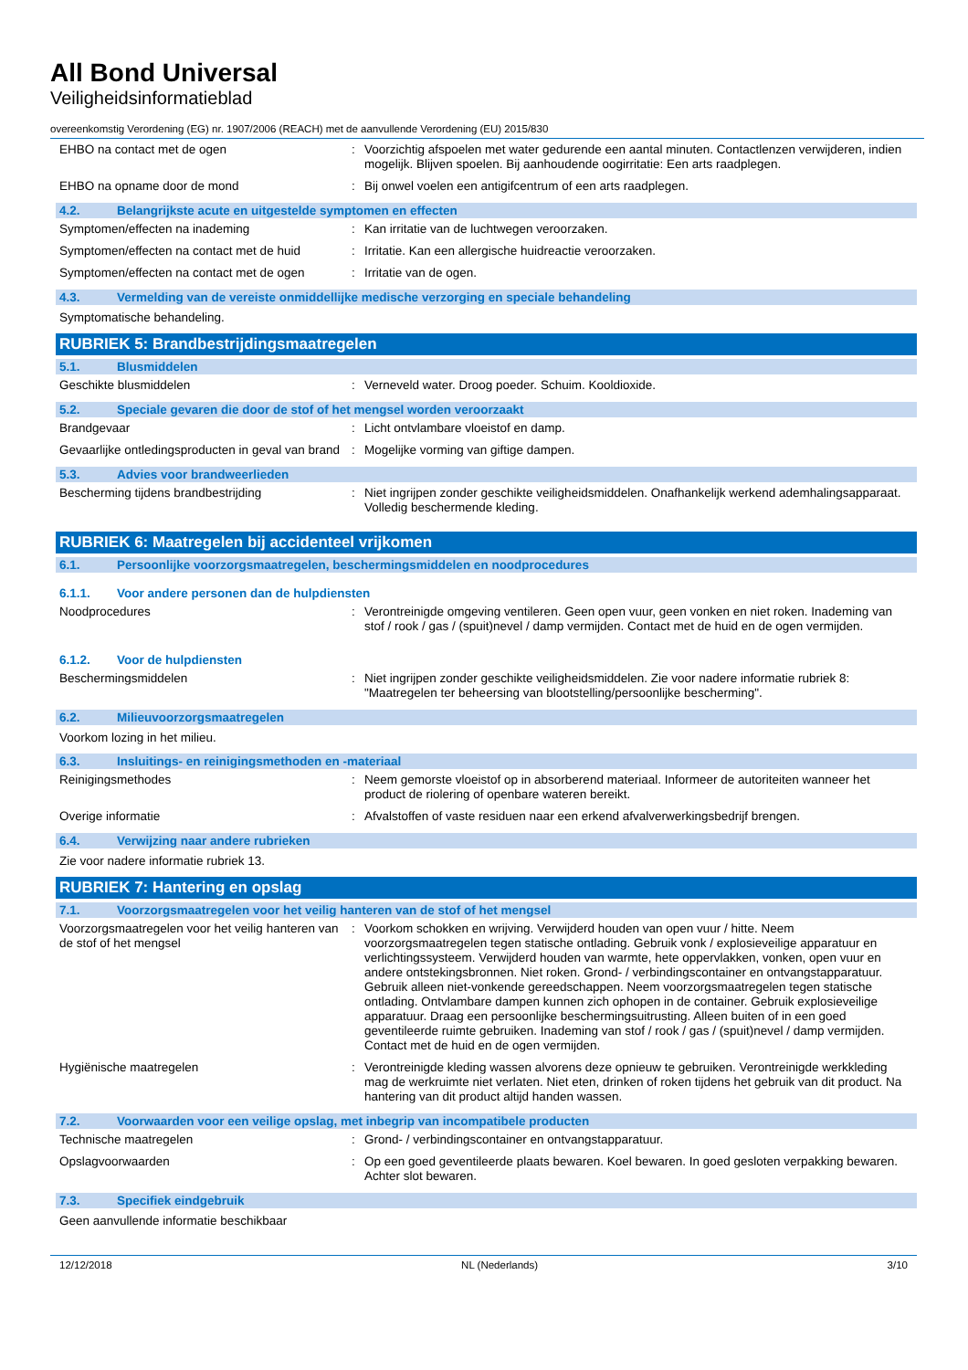All Bond Universal
Veiligheidsinformatieblad
overeenkomstig Verordening (EG) nr. 1907/2006 (REACH) met de aanvullende Verordening (EU) 2015/830
EHBO na contact met de ogen : Voorzichtig afspoelen met water gedurende een aantal minuten. Contactlenzen verwijderen, indien mogelijk. Blijven spoelen. Bij aanhoudende oogirritatie: Een arts raadplegen.
EHBO na opname door de mond : Bij onwel voelen een antigifcentrum of een arts raadplegen.
4.2. Belangrijkste acute en uitgestelde symptomen en effecten
Symptomen/effecten na inademing : Kan irritatie van de luchtwegen veroorzaken.
Symptomen/effecten na contact met de huid
: Irritatie. Kan een allergische huidreactie veroorzaken.
Symptomen/effecten na contact met de ogen
: Irritatie van de ogen.
4.3. Vermelding van de vereiste onmiddellijke medische verzorging en speciale behandeling
Symptomatische behandeling.
RUBRIEK 5: Brandbestrijdingsmaatregelen
5.1. Blusmiddelen
Geschikte blusmiddelen : Verneveld water. Droog poeder. Schuim. Kooldioxide.
5.2. Speciale gevaren die door de stof of het mengsel worden veroorzaakt
Brandgevaar : Licht ontvlambare vloeistof en damp.
Gevaarlijke ontledingsproducten in geval van brand
: Mogelijke vorming van giftige dampen.
5.3. Advies voor brandweerlieden
Bescherming tijdens brandbestrijding : Niet ingrijpen zonder geschikte veiligheidsmiddelen. Onafhankelijk werkend ademhalingsapparaat. Volledig beschermende kleding.
RUBRIEK 6: Maatregelen bij accidenteel vrijkomen
6.1. Persoonlijke voorzorgsmaatregelen, beschermingsmiddelen en noodprocedures
6.1.1. Voor andere personen dan de hulpdiensten
Noodprocedures : Verontreinigde omgeving ventileren. Geen open vuur, geen vonken en niet roken. Inademing van stof / rook / gas / (spuit)nevel / damp vermijden. Contact met de huid en de ogen vermijden.
6.1.2. Voor de hulpdiensten
Beschermingsmiddelen : Niet ingrijpen zonder geschikte veiligheidsmiddelen. Zie voor nadere informatie rubriek 8: "Maatregelen ter beheersing van blootstelling/persoonlijke bescherming".
6.2. Milieuvoorzorgsmaatregelen
Voorkom lozing in het milieu.
6.3. Insluitings- en reinigingsmethoden en -materiaal
Reinigingsmethodes : Neem gemorste vloeistof op in absorberend materiaal. Informeer de autoriteiten wanneer het product de riolering of openbare wateren bereikt.
Overige informatie : Afvalstoffen of vaste residuen naar een erkend afvalverwerkingsbedrijf brengen.
6.4. Verwijzing naar andere rubrieken
Zie voor nadere informatie rubriek 13.
RUBRIEK 7: Hantering en opslag
7.1. Voorzorgsmaatregelen voor het veilig hanteren van de stof of het mengsel
Voorzorgsmaatregelen voor het veilig hanteren van de stof of het mengsel
: Voorkom schokken en wrijving. Verwijderd houden van open vuur / hitte. Neem voorzorgsmaatregelen tegen statische ontlading. Gebruik vonk / explosieveilige apparatuur en verlichtingssysteem. Verwijderd houden van warmte, hete oppervlakken, vonken, open vuur en andere ontstekingsbronnen. Niet roken. Grond- / verbindingscontainer en ontvangstapparatuur. Gebruik alleen niet-vonkende gereedschappen. Neem voorzorgsmaatregelen tegen statische ontlading. Ontvlambare dampen kunnen zich ophopen in de container. Gebruik explosieveilige apparatuur. Draag een persoonlijke beschermingsuitrusting. Alleen buiten of in een goed geventileerde ruimte gebruiken. Inademing van stof / rook / gas / (spuit)nevel / damp vermijden. Contact met de huid en de ogen vermijden.
Hygiënische maatregelen : Verontreinigde kleding wassen alvorens deze opnieuw te gebruiken. Verontreinigde werkkleding mag de werkruimte niet verlaten. Niet eten, drinken of roken tijdens het gebruik van dit product. Na hantering van dit product altijd handen wassen.
7.2. Voorwaarden voor een veilige opslag, met inbegrip van incompatibele producten
Technische maatregelen : Grond- / verbindingscontainer en ontvangstapparatuur.
Opslagvoorwaarden : Op een goed geventileerde plaats bewaren. Koel bewaren. In goed gesloten verpakking bewaren. Achter slot bewaren.
7.3. Specifiek eindgebruik
Geen aanvullende informatie beschikbaar
12/12/2018 NL (Nederlands) 3/10